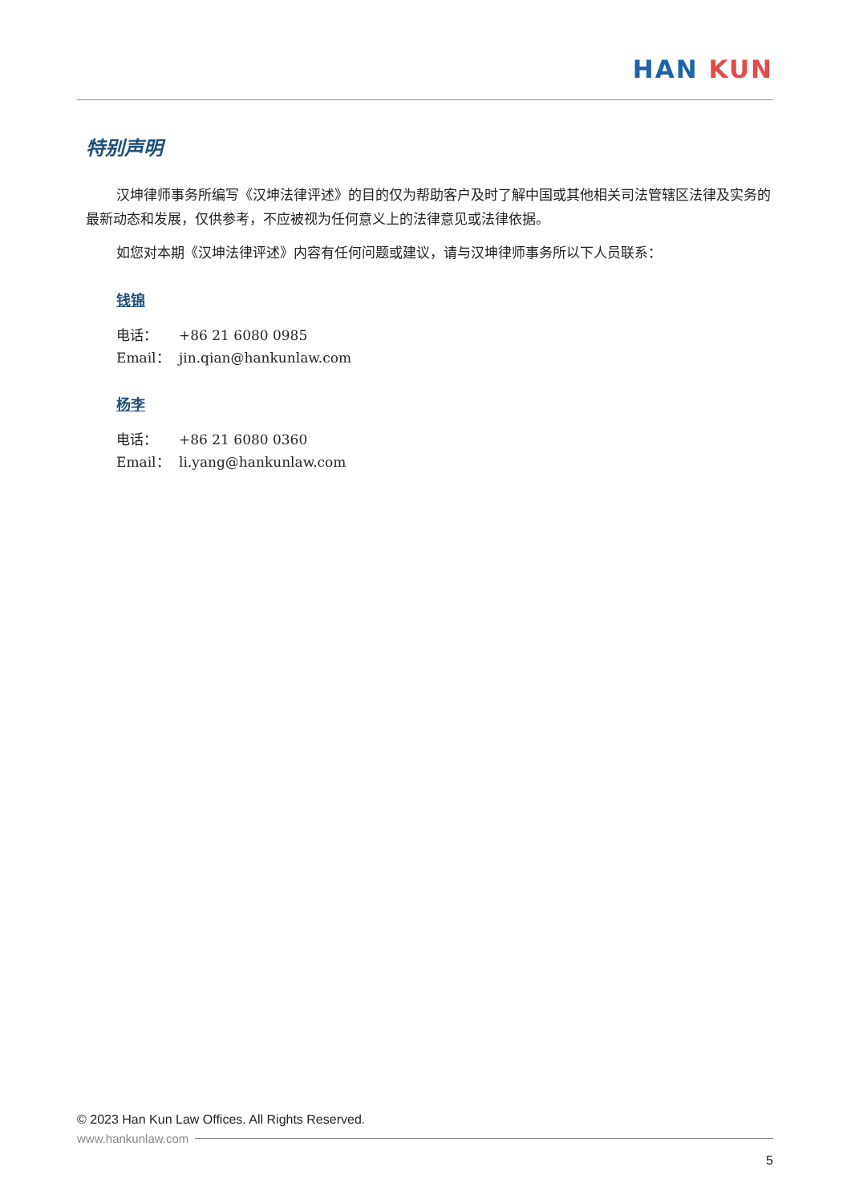HAN KUN
特别声明
汉坤律师事务所编写《汉坤法律评述》的目的仅为帮助客户及时了解中国或其他相关司法管辖区法律及实务的最新动态和发展，仅供参考，不应被视为任何意义上的法律意见或法律依据。
如您对本期《汉坤法律评述》内容有任何问题或建议，请与汉坤律师事务所以下人员联系：
钱锦
电话： +86 21 6080 0985
Email： jin.qian@hankunlaw.com
杨李
电话： +86 21 6080 0360
Email： li.yang@hankunlaw.com
© 2023 Han Kun Law Offices. All Rights Reserved.
www.hankunlaw.com
5